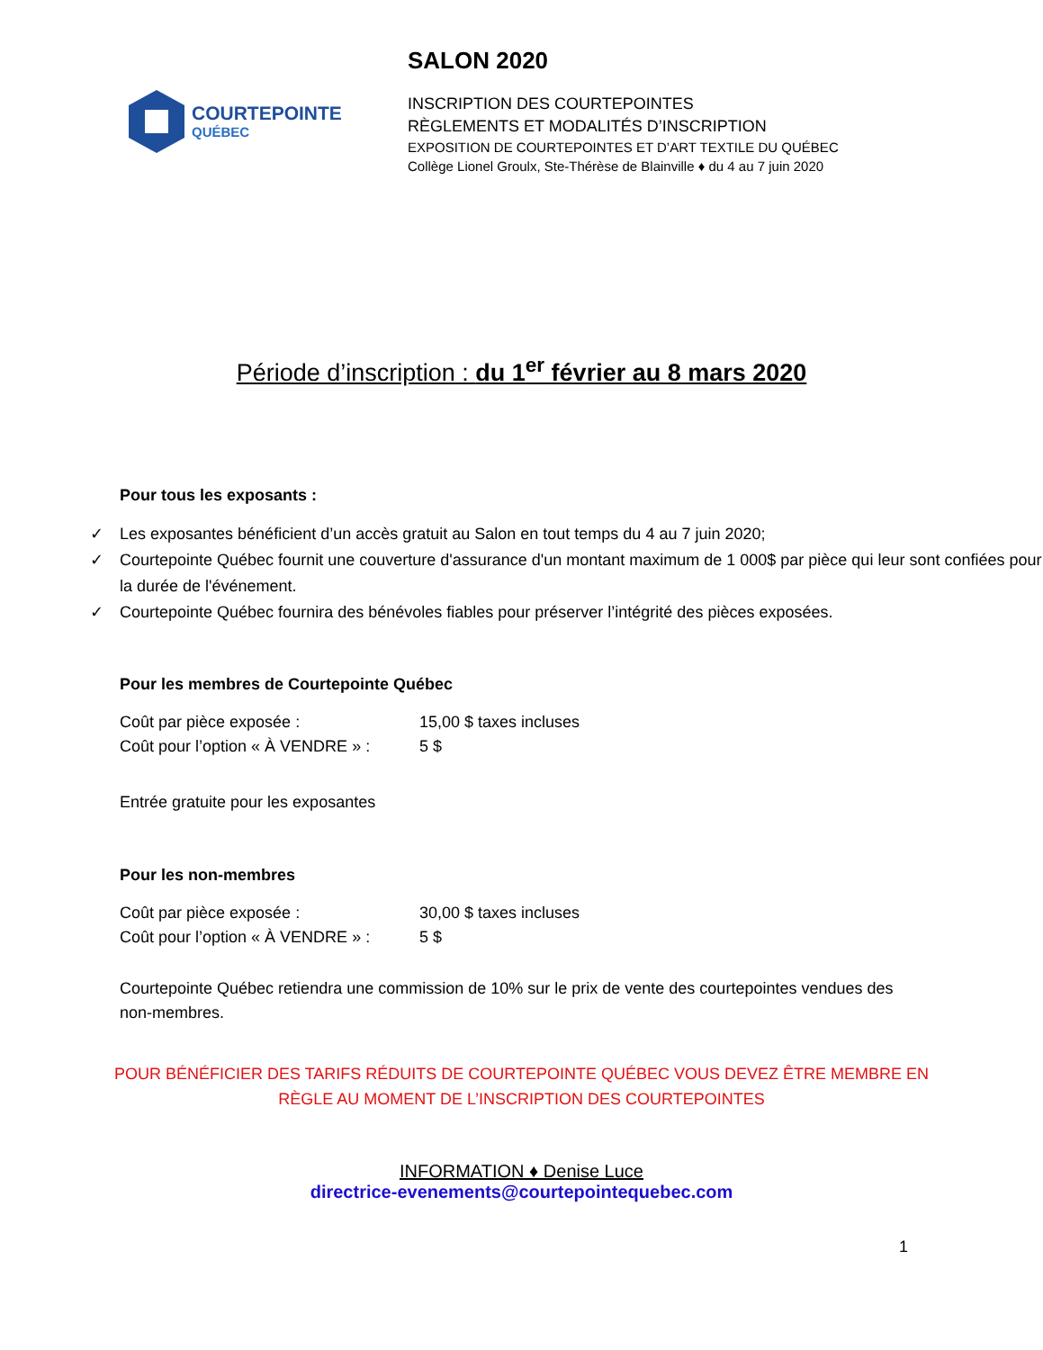COURTEPOINTE
QUÉBEC
SALON 2020
INSCRIPTION DES COURTEPOINTES
RÈGLEMENTS ET MODALITÉS D’INSCRIPTION
EXPOSITION DE COURTEPOINTES ET D’ART TEXTILE DU QUÉBEC
Collège Lionel Groulx, Ste-Thérèse de Blainville ♦ du 4 au 7 juin 2020
Période d’inscription : du 1<sup>er</sup> février au 8 mars 2020
Pour tous les exposants :
✓ Les exposantes bénéficient d’un accès gratuit au Salon en tout temps du 4 au 7 juin 2020;
✓ Courtepointe Québec fournit une couverture d'assurance d'un montant maximum de 1 000$ par pièce qui leur sont confiées pour la durée de l'événement.
✓ Courtepointe Québec fournira des bénévoles fiables pour préserver l’intégrité des pièces exposées.
Pour les membres de Courtepointe Québec
Coût par pièce exposée : 15,00 $ taxes incluses
Coût pour l’option « À VENDRE » : 5 $
Entrée gratuite pour les exposantes
Pour les non-membres
Coût par pièce exposée : 30,00 $ taxes incluses
Coût pour l’option « À VENDRE » : 5 $
Courtepointe Québec retiendra une commission de 10% sur le prix de vente des courtepointes vendues des non-membres.
POUR BÉNÉFICIER DES TARIFS RÉDUITS DE COURTEPOINTE QUÉBEC VOUS DEVEZ ÊTRE MEMBRE EN
RÈGLE AU MOMENT DE L’INSCRIPTION DES COURTEPOINTES
INFORMATION ♦ Denise Luce
directrice-evenements@courtepointequebec.com
1